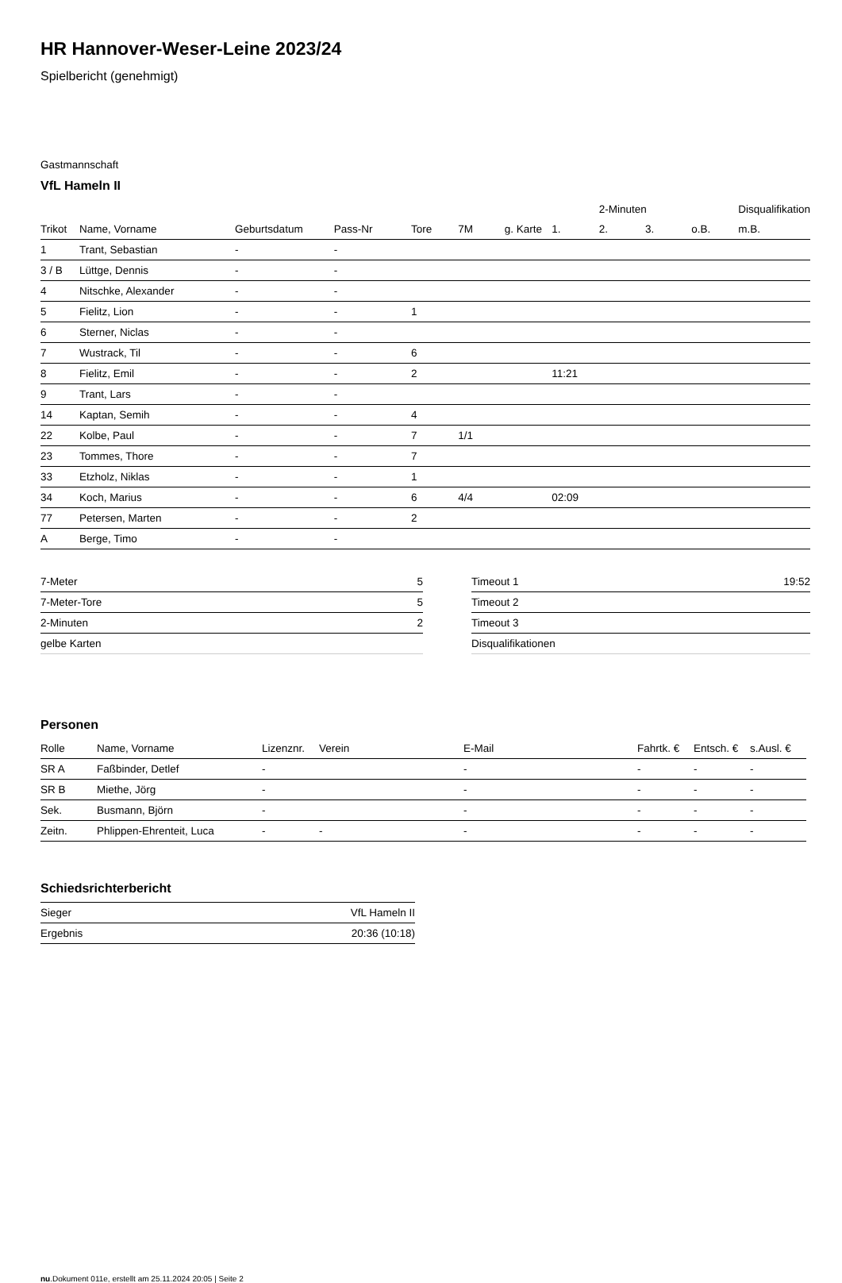HR Hannover-Weser-Leine 2023/24
Spielbericht (genehmigt)
Gastmannschaft
VfL Hameln II
| | | | | | | | | 2-Minuten | | | Disqualifikation |
| --- | --- | --- | --- | --- | --- | --- | --- | --- | --- | --- | --- |
| Trikot | Name, Vorname | Geburtsdatum | Pass-Nr | Tore | 7M | g. Karte | 1. | 2. | 3. | o.B. | m.B. |
| 1 | Trant, Sebastian | - | - | | | | | | | | |
| 3 / B | Lüttge, Dennis | - | - | | | | | | | | |
| 4 | Nitschke, Alexander | - | - | | | | | | | | |
| 5 | Fielitz, Lion | - | - | 1 | | | | | | | |
| 6 | Sterner, Niclas | - | - | | | | | | | | |
| 7 | Wustrack, Til | - | - | 6 | | | | | | | |
| 8 | Fielitz, Emil | - | - | 2 | | | 11:21 | | | | |
| 9 | Trant, Lars | - | - | | | | | | | | |
| 14 | Kaptan, Semih | - | - | 4 | | | | | | | |
| 22 | Kolbe, Paul | - | - | 7 | 1/1 | | | | | | |
| 23 | Tommes, Thore | - | - | 7 | | | | | | | |
| 33 | Etzholz, Niklas | - | - | 1 | | | | | | | |
| 34 | Koch, Marius | - | - | 6 | 4/4 | | 02:09 | | | | |
| 77 | Petersen, Marten | - | - | 2 | | | | | | | |
| A | Berge, Timo | - | - | | | | | | | | |
| 7-Meter | 5 |
| 7-Meter-Tore | 5 |
| 2-Minuten | 2 |
| gelbe Karten | |
| Timeout 1 | 19:52 |
| Timeout 2 | |
| Timeout 3 | |
| Disqualifikationen | |
Personen
| Rolle | Name, Vorname | Lizenznr. | Verein | E-Mail | Fahrtk. € | Entsch. € | s.Ausl. € |
| --- | --- | --- | --- | --- | --- | --- | --- |
| SR A | Faßbinder, Detlef | - | | - | - | - | - |
| SR B | Miethe, Jörg | - | | - | - | - | - |
| Sek. | Busmann, Björn | - | | - | - | - | - |
| Zeitn. | Phlippen-Ehrenteit, Luca | - | - | - | - | - | - |
Schiedsrichterbericht
| Sieger | VfL Hameln II |
| Ergebnis | 20:36 (10:18) |
nu.Dokument 011e, erstellt am 25.11.2024 20:05 | Seite 2